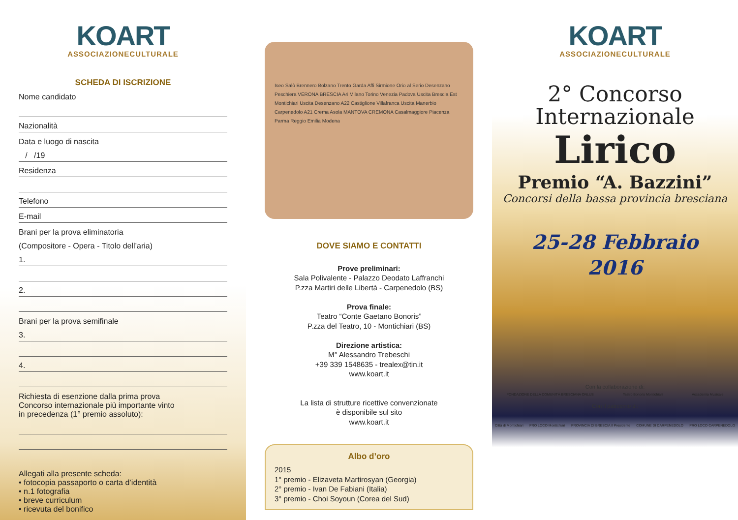KOART
ASSOCIAZIONECULTURALE
SCHEDA DI ISCRIZIONE
Nome candidato
Nazionalità
Data e luogo di nascita
/ /19
Residenza
Telefono
E-mail
Brani per la prova eliminatoria
(Compositore - Opera - Titolo dell’aria)
1.
2.
Brani per la prova semifinale
3.
4.
Richiesta di esenzione dalla prima prova
Concorso internazionale più importante vinto
in precedenza (1° premio assoluto):
Allegati alla presente scheda:
• fotocopia passaporto o carta d’identità
• n.1 fotografia
• breve curriculum
• ricevuta del bonifico
Iseo Salò Brennero Bolzano Trento Garda Affi Sirmione Orio al Serio Desenzano Peschiera VERONA BRESCIA A4 Milano Torino Venezia Padova Uscita Brescia Est Montichiari Uscita Desenzano A22 Castiglione Villafranca Uscita Manerbio Carpenedolo A21 Crema Asola MANTOVA CREMONA Casalmaggiore Piacenza Parma Reggio Emilia Modena
DOVE SIAMO E CONTATTI
Prove preliminari:
Sala Polivalente - Palazzo Deodato Laffranchi
P.zza Martiri delle Libertà - Carpenedolo (BS)
Prova finale:
Teatro “Conte Gaetano Bonoris”
P.zza del Teatro, 10 - Montichiari (BS)
Direzione artistica:
M° Alessandro Trebeschi
+39 339 1548635 - trealex@tin.it
www.koart.it
La lista di strutture ricettive convenzionate
è disponibile sul sito
www.koart.it
Albo d’oro
2015
1° premio - Elizaveta Martirosyan (Georgia)
2° premio - Ivan De Fabiani (Italia)
3° premio - Choi Soyoun (Corea del Sud)
KOART
ASSOCIAZIONECULTURALE
2° Concorso
Internazionale
Lirico
Premio “A. Bazzini”
Concorsi della bassa provincia bresciana
25-28 Febbraio
2016
Con la collaborazione di:
FONDAZIONE DELLA COMUNITÀ BRESCIANA ONLUS Teatro Bonoris Montichiari Accademia Musicale
Con il patrocinio di:
Città di Montichiari PRO LOCO Montichiari PROVINCIA DI BRESCIA Il Presidente COMUNE DI CARPENEDOLO PRO LOCO CARPENEDOLO